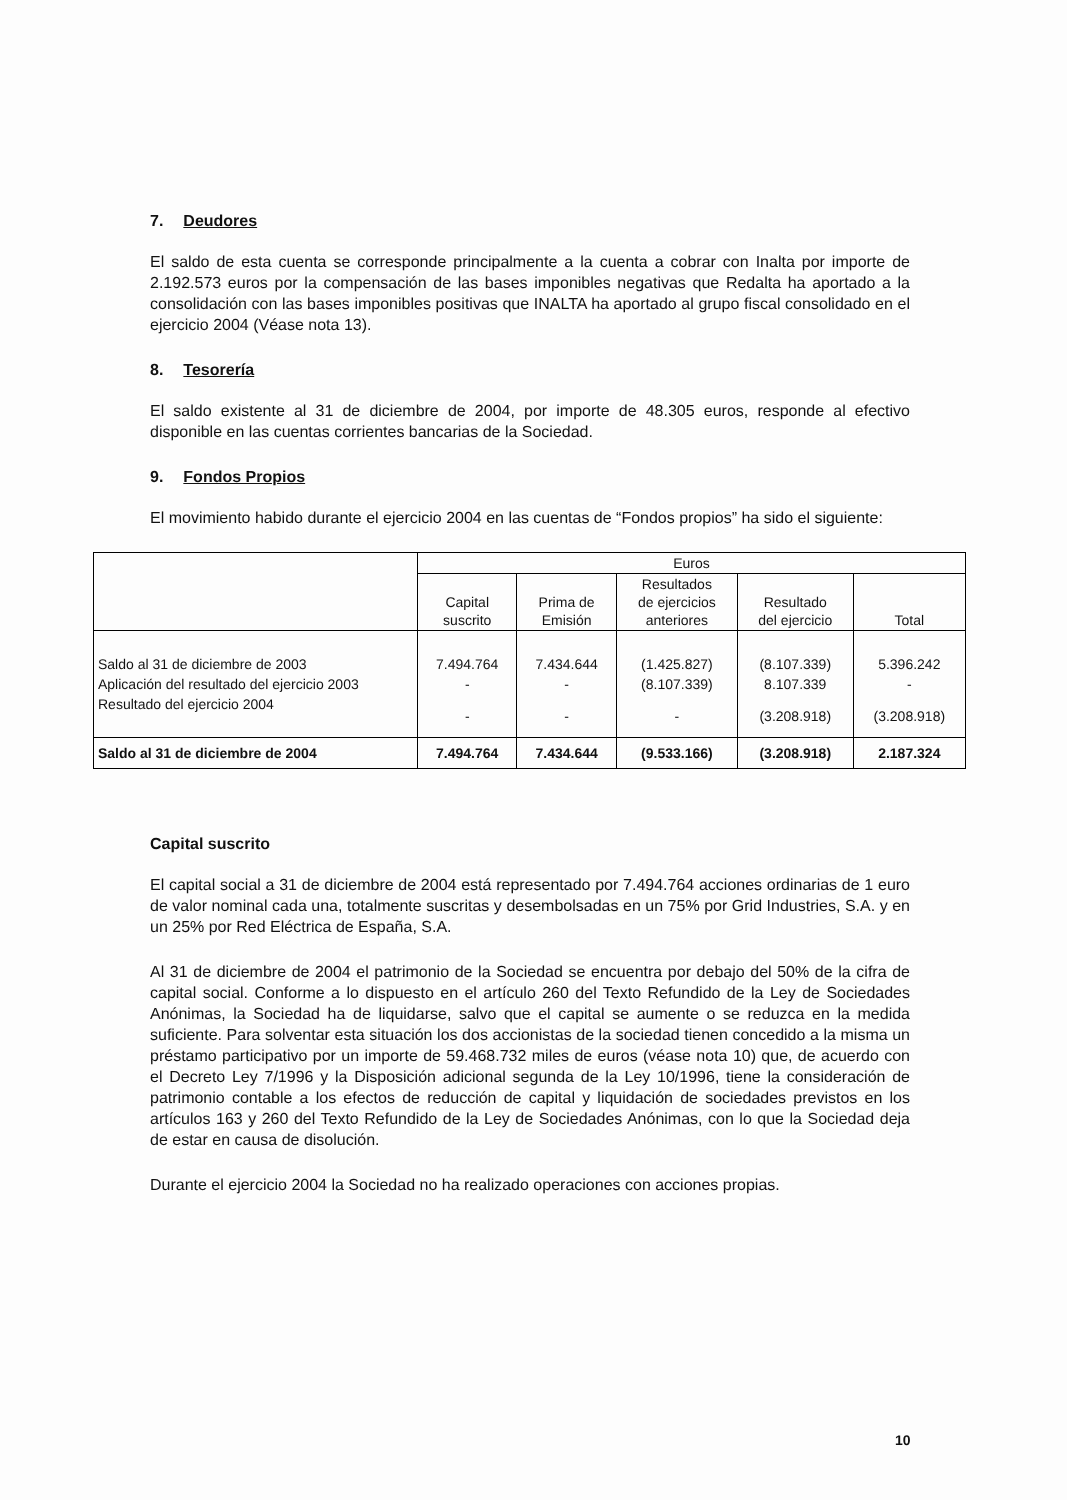7. Deudores
El saldo de esta cuenta se corresponde principalmente a la cuenta a cobrar con Inalta por importe de 2.192.573 euros por la compensación de las bases imponibles negativas que Redalta ha aportado a la consolidación con las bases imponibles positivas que INALTA ha aportado al grupo fiscal consolidado en el ejercicio 2004 (Véase nota 13).
8. Tesorería
El saldo existente al 31 de diciembre de 2004, por importe de 48.305 euros, responde al efectivo disponible en las cuentas corrientes bancarias de la Sociedad.
9. Fondos Propios
El movimiento habido durante el ejercicio 2004 en las cuentas de “Fondos propios” ha sido el siguiente:
| | Euros | | | | |
| --- | --- | --- | --- | --- | --- |
| | Capital suscrito | Prima de Emisión | Resultados de ejercicios anteriores | Resultado del ejercicio | Total |
| Saldo al 31 de diciembre de 2003 | 7.494.764 | 7.434.644 | (1.425.827) | (8.107.339) | 5.396.242 |
| Aplicación del resultado del ejercicio 2003 | - | - | (8.107.339) | 8.107.339 | - |
| Resultado del ejercicio 2004 | - | - | - | (3.208.918) | (3.208.918) |
| Saldo al 31 de diciembre de 2004 | 7.494.764 | 7.434.644 | (9.533.166) | (3.208.918) | 2.187.324 |
Capital suscrito
El capital social a 31 de diciembre de 2004 está representado por 7.494.764 acciones ordinarias de 1 euro de valor nominal cada una, totalmente suscritas y desembolsadas en un 75% por Grid Industries, S.A. y en un 25% por Red Eléctrica de España, S.A.
Al 31 de diciembre de 2004 el patrimonio de la Sociedad se encuentra por debajo del 50% de la cifra de capital social. Conforme a lo dispuesto en el artículo 260 del Texto Refundido de la Ley de Sociedades Anónimas, la Sociedad ha de liquidarse, salvo que el capital se aumente o se reduzca en la medida suficiente. Para solventar esta situación los dos accionistas de la sociedad tienen concedido a la misma un préstamo participativo por un importe de 59.468.732 miles de euros (véase nota 10) que, de acuerdo con el Decreto Ley 7/1996 y la Disposición adicional segunda de la Ley 10/1996, tiene la consideración de patrimonio contable a los efectos de reducción de capital y liquidación de sociedades previstos en los artículos 163 y 260 del Texto Refundido de la Ley de Sociedades Anónimas, con lo que la Sociedad deja de estar en causa de disolución.
Durante el ejercicio 2004 la Sociedad no ha realizado operaciones con acciones propias.
10